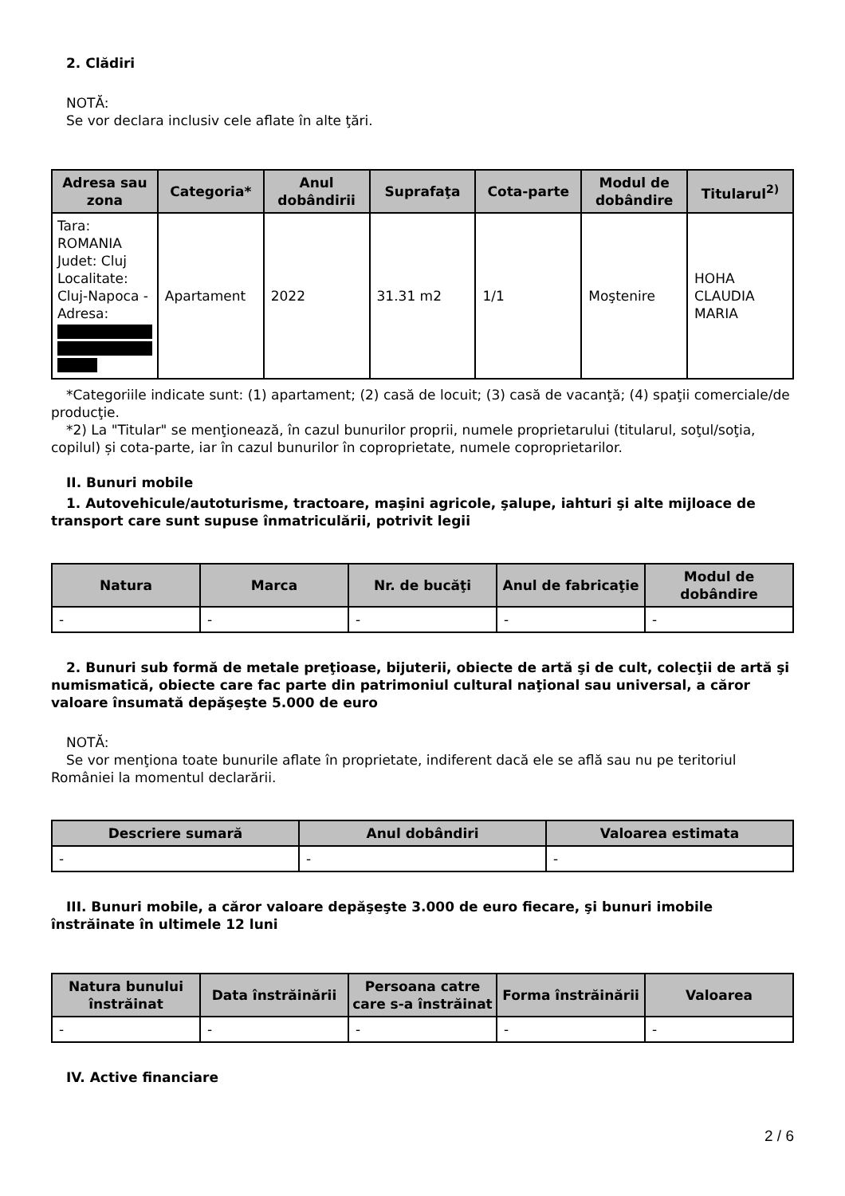2. Clădiri
NOTĂ:
Se vor declara inclusiv cele aflate în alte ţări.
| Adresa sau zona | Categoria* | Anul dobândirii | Suprafaţa | Cota-parte | Modul de dobândire | Titularul<sup>2)</sup> |
| --- | --- | --- | --- | --- | --- | --- |
| Tara: ROMANIA Judet: Cluj Localitate: Cluj-Napoca - Adresa: | Apartament | 2022 | 31.31 m2 | 1/1 | Moştenire | HOHA CLAUDIA MARIA |
*Categoriile indicate sunt: (1) apartament; (2) casă de locuit; (3) casă de vacanţă; (4) spaţii comerciale/de producţie.
*2) La "Titular" se menţionează, în cazul bunurilor proprii, numele proprietarului (titularul, soţul/soţia, copilul) și cota-parte, iar în cazul bunurilor în coproprietate, numele coproprietarilor.
II. Bunuri mobile
1. Autovehicule/autoturisme, tractoare, maşini agricole, şalupe, iahturi şi alte mijloace de transport care sunt supuse înmatriculării, potrivit legii
| Natura | Marca | Nr. de bucăţi | Anul de fabricaţie | Modul de dobândire |
| --- | --- | --- | --- | --- |
| - | - | - | - | - |
2. Bunuri sub formă de metale preţioase, bijuterii, obiecte de artă şi de cult, colecţii de artă şi numismatică, obiecte care fac parte din patrimoniul cultural naţional sau universal, a căror valoare însumată depăşeşte 5.000 de euro
NOTĂ:
Se vor menţiona toate bunurile aflate în proprietate, indiferent dacă ele se află sau nu pe teritoriul României la momentul declarării.
| Descriere sumară | Anul dobândiri | Valoarea estimata |
| --- | --- | --- |
| - | - | - |
III. Bunuri mobile, a căror valoare depăşeşte 3.000 de euro fiecare, şi bunuri imobile înstrăinate în ultimele 12 luni
| Natura bunului înstrăinat | Data înstrăinării | Persoana catre care s-a înstrăinat | Forma înstrăinării | Valoarea |
| --- | --- | --- | --- | --- |
| - | - | - | - | - |
IV. Active financiare
2 / 6